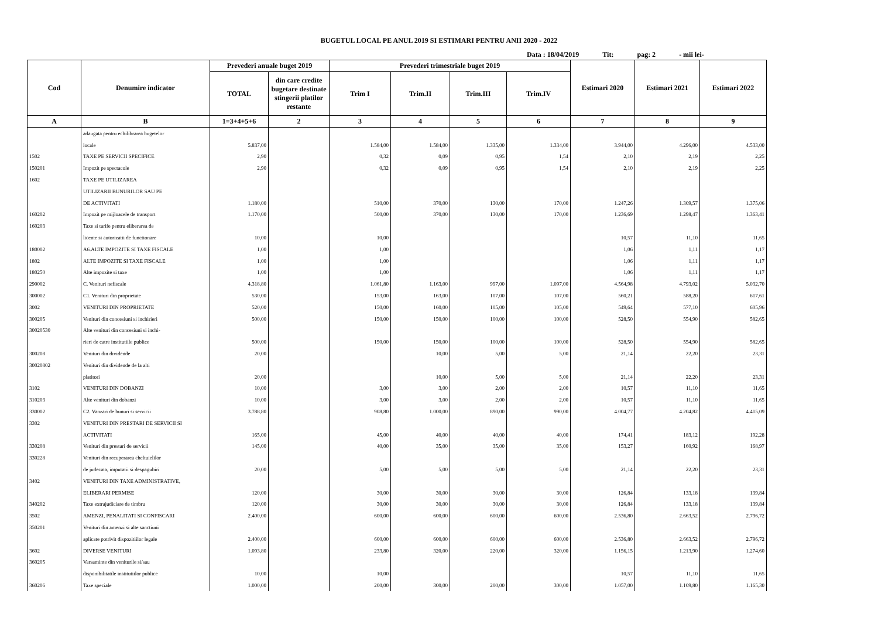BUGETUL LOCAL PE ANUL 2019 SI ESTIMARI PENTRU ANII 2020 - 2022
Data : 18/04/2019 Tit: pag: 2 - mii lei-
| Cod | Denumire indicator | Prevederi anuale buget 2019 | | Prevederi trimestriale buget 2019 | | | | Estimari 2020 | Estimari 2021 | Estimari 2022 |
| --- | --- | --- | --- | --- | --- | --- | --- | --- | --- | --- |
| | | TOTAL | din care credite bugetare destinate stingerii platilor restante | Trim I | Trim.II | Trim.III | Trim.IV | | | |
| A | B | 1=3+4+5+6 | 2 | 3 | 4 | 5 | 6 | 7 | 8 | 9 |
| | adaugata pentru echilibrarea bugetelor | | | | | | | | | |
| | locale | 5.837,00 | | 1.584,00 | 1.584,00 | 1.335,00 | 1.334,00 | 3.944,00 | 4.296,00 | 4.533,00 |
| 1502 | TAXE PE SERVICII SPECIFICE | 2,90 | | 0,32 | 0,09 | 0,95 | 1,54 | 2,10 | 2,19 | 2,25 |
| 150201 | Impozit pe spectacole | 2,90 | | 0,32 | 0,09 | 0,95 | 1,54 | 2,10 | 2,19 | 2,25 |
| 1602 | TAXE PE UTILIZAREA | | | | | | | | | |
| | UTILIZARII BUNURILOR SAU PE | | | | | | | | | |
| | DE ACTIVITATI | 1.180,00 | | 510,00 | 370,00 | 130,00 | 170,00 | 1.247,26 | 1.309,57 | 1.375,06 |
| 160202 | Impozit pe mijloacele de transport | 1.170,00 | | 500,00 | 370,00 | 130,00 | 170,00 | 1.236,69 | 1.298,47 | 1.363,41 |
| 160203 | Taxe si tarife pentru eliberarea de | | | | | | | | | |
| | licente si autorizatii de functionare | 10,00 | | 10,00 | | | | 10,57 | 11,10 | 11,65 |
| 180002 | A6.ALTE IMPOZITE SI TAXE FISCALE | 1,00 | | 1,00 | | | | 1,06 | 1,11 | 1,17 |
| 1802 | ALTE IMPOZITE SI TAXE FISCALE | 1,00 | | 1,00 | | | | 1,06 | 1,11 | 1,17 |
| 180250 | Alte impozite si taxe | 1,00 | | 1,00 | | | | 1,06 | 1,11 | 1,17 |
| 290002 | C. Venituri nefiscale | 4.318,80 | | 1.061,80 | 1.163,00 | 997,00 | 1.097,00 | 4.564,98 | 4.793,02 | 5.032,70 |
| 300002 | C1. Venituri din proprietate | 530,00 | | 153,00 | 163,00 | 107,00 | 107,00 | 560,21 | 588,20 | 617,61 |
| 3002 | VENITURI DIN PROPRIETATE | 520,00 | | 150,00 | 160,00 | 105,00 | 105,00 | 549,64 | 577,10 | 605,96 |
| 300205 | Venituri din concesiuni si inchirieri | 500,00 | | 150,00 | 150,00 | 100,00 | 100,00 | 528,50 | 554,90 | 582,65 |
| 30020530 | Alte venituri din concesiuni si inchi- | | | | | | | | | |
| | rieri de catre institutiile publice | 500,00 | | 150,00 | 150,00 | 100,00 | 100,00 | 528,50 | 554,90 | 582,65 |
| 300208 | Venituri din dividende | 20,00 | | | 10,00 | 5,00 | 5,00 | 21,14 | 22,20 | 23,31 |
| 30020802 | Venituri din dividende de la alti | | | | | | | | | |
| | platitori | 20,00 | | | 10,00 | 5,00 | 5,00 | 21,14 | 22,20 | 23,31 |
| 3102 | VENITURI DIN DOBANZI | 10,00 | | 3,00 | 3,00 | 2,00 | 2,00 | 10,57 | 11,10 | 11,65 |
| 310203 | Alte venituri din dobanzi | 10,00 | | 3,00 | 3,00 | 2,00 | 2,00 | 10,57 | 11,10 | 11,65 |
| 330002 | C2. Vanzari de bunuri si servicii | 3.788,80 | | 908,80 | 1.000,00 | 890,00 | 990,00 | 4.004,77 | 4.204,82 | 4.415,09 |
| 3302 | VENITURI DIN PRESTARI DE SERVICII SI | | | | | | | | | |
| | ACTIVITATI | 165,00 | | 45,00 | 40,00 | 40,00 | 40,00 | 174,41 | 183,12 | 192,28 |
| 330208 | Venituri din prestari de servicii | 145,00 | | 40,00 | 35,00 | 35,00 | 35,00 | 153,27 | 160,92 | 168,97 |
| 330228 | Venituri din recuperarea cheltuielilor | | | | | | | | | |
| | de judecata, imputatii si despagubiri | 20,00 | | 5,00 | 5,00 | 5,00 | 5,00 | 21,14 | 22,20 | 23,31 |
| 3402 | VENITURI DIN TAXE ADMINISTRATIVE, | | | | | | | | | |
| | ELIBERARI PERMISE | 120,00 | | 30,00 | 30,00 | 30,00 | 30,00 | 126,84 | 133,18 | 139,84 |
| 340202 | Taxe extrajudiciare de timbru | 120,00 | | 30,00 | 30,00 | 30,00 | 30,00 | 126,84 | 133,18 | 139,84 |
| 3502 | AMENZI, PENALITATI SI CONFISCARI | 2.400,00 | | 600,00 | 600,00 | 600,00 | 600,00 | 2.536,80 | 2.663,52 | 2.796,72 |
| 350201 | Venituri din amenzi si alte sanctiuni | | | | | | | | | |
| | aplicate potrivit dispozitiilor legale | 2.400,00 | | 600,00 | 600,00 | 600,00 | 600,00 | 2.536,80 | 2.663,52 | 2.796,72 |
| 3602 | DIVERSE VENITURI | 1.093,80 | | 233,80 | 320,00 | 220,00 | 320,00 | 1.156,15 | 1.213,90 | 1.274,60 |
| 360205 | Varsaminte din veniturile si/sau | | | | | | | | | |
| | disponibilitatile institutiilor publice | 10,00 | | 10,00 | | | | 10,57 | 11,10 | 11,65 |
| 360206 | Taxe speciale | 1.000,00 | | 200,00 | 300,00 | 200,00 | 300,00 | 1.057,00 | 1.109,80 | 1.165,30 |